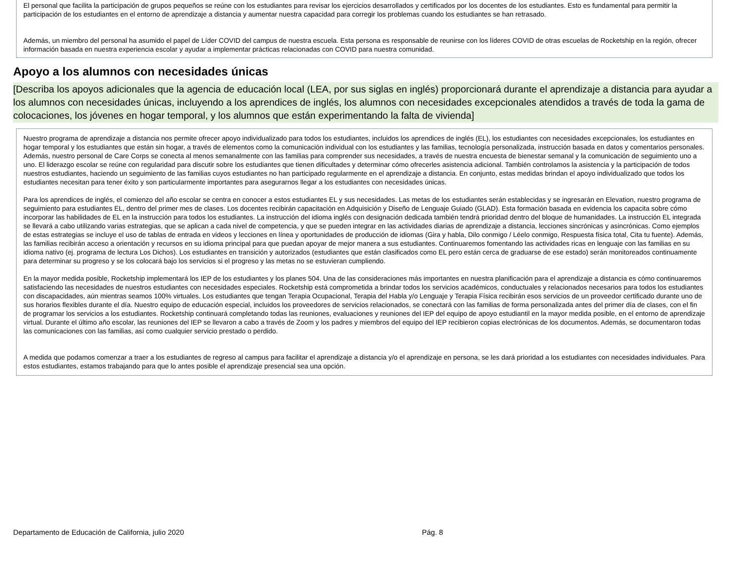El personal que facilita la participación de grupos pequeños se reúne con los estudiantes para revisar los ejercicios desarrollados y certificados por los docentes de los estudiantes. Esto es fundamental para permitir la participación de los estudiantes en el entorno de aprendizaje a distancia y aumentar nuestra capacidad para corregir los problemas cuando los estudiantes se han retrasado.
Además, un miembro del personal ha asumido el papel de Líder COVID del campus de nuestra escuela. Esta persona es responsable de reunirse con los líderes COVID de otras escuelas de Rocketship en la región, ofrecer información basada en nuestra experiencia escolar y ayudar a implementar prácticas relacionadas con COVID para nuestra comunidad.
Apoyo a los alumnos con necesidades únicas
[Describa los apoyos adicionales que la agencia de educación local (LEA, por sus siglas en inglés) proporcionará durante el aprendizaje a distancia para ayudar a los alumnos con necesidades únicas, incluyendo a los aprendices de inglés, los alumnos con necesidades excepcionales atendidos a través de toda la gama de colocaciones, los jóvenes en hogar temporal, y los alumnos que están experimentando la falta de vivienda]
Nuestro programa de aprendizaje a distancia nos permite ofrecer apoyo individualizado para todos los estudiantes, incluidos los aprendices de inglés (EL), los estudiantes con necesidades excepcionales, los estudiantes en hogar temporal y los estudiantes que están sin hogar, a través de elementos como la comunicación individual con los estudiantes y las familias, tecnología personalizada, instrucción basada en datos y comentarios personales. Además, nuestro personal de Care Corps se conecta al menos semanalmente con las familias para comprender sus necesidades, a través de nuestra encuesta de bienestar semanal y la comunicación de seguimiento uno a uno. El liderazgo escolar se reúne con regularidad para discutir sobre los estudiantes que tienen dificultades y determinar cómo ofrecerles asistencia adicional. También controlamos la asistencia y la participación de todos nuestros estudiantes, haciendo un seguimiento de las familias cuyos estudiantes no han participado regularmente en el aprendizaje a distancia. En conjunto, estas medidas brindan el apoyo individualizado que todos los estudiantes necesitan para tener éxito y son particularmente importantes para asegurarnos llegar a los estudiantes con necesidades únicas.
Para los aprendices de inglés, el comienzo del año escolar se centra en conocer a estos estudiantes EL y sus necesidades. Las metas de los estudiantes serán establecidas y se ingresarán en Elevation, nuestro programa de seguimiento para estudiantes EL, dentro del primer mes de clases. Los docentes recibirán capacitación en Adquisición y Diseño de Lenguaje Guiado (GLAD). Esta formación basada en evidencia los capacita sobre cómo incorporar las habilidades de EL en la instrucción para todos los estudiantes. La instrucción del idioma inglés con designación dedicada también tendrá prioridad dentro del bloque de humanidades. La instrucción EL integrada se llevará a cabo utilizando varias estrategias, que se aplican a cada nivel de competencia, y que se pueden integrar en las actividades diarias de aprendizaje a distancia, lecciones sincrónicas y asincrónicas. Como ejemplos de estas estrategias se incluye el uso de tablas de entrada en videos y lecciones en línea y oportunidades de producción de idiomas (Gira y habla, Dilo conmigo / Léelo conmigo, Respuesta física total, Cita tu fuente). Además, las familias recibirán acceso a orientación y recursos en su idioma principal para que puedan apoyar de mejor manera a sus estudiantes. Continuaremos fomentando las actividades ricas en lenguaje con las familias en su idioma nativo (ej. programa de lectura Los Dichos). Los estudiantes en transición y autorizados (estudiantes que están clasificados como EL pero están cerca de graduarse de ese estado) serán monitoreados continuamente para determinar su progreso y se los colocará bajo los servicios si el progreso y las metas no se estuvieran cumpliendo.
En la mayor medida posible, Rocketship implementará los IEP de los estudiantes y los planes 504. Una de las consideraciones más importantes en nuestra planificación para el aprendizaje a distancia es cómo continuaremos satisfaciendo las necesidades de nuestros estudiantes con necesidades especiales. Rocketship está comprometida a brindar todos los servicios académicos, conductuales y relacionados necesarios para todos los estudiantes con discapacidades, aún mientras seamos 100% virtuales. Los estudiantes que tengan Terapia Ocupacional, Terapia del Habla y/o Lenguaje y Terapia Física recibirán esos servicios de un proveedor certificado durante uno de sus horarios flexibles durante el día. Nuestro equipo de educación especial, incluidos los proveedores de servicios relacionados, se conectará con las familias de forma personalizada antes del primer día de clases, con el fin de programar los servicios a los estudiantes. Rocketship continuará completando todas las reuniones, evaluaciones y reuniones del IEP del equipo de apoyo estudiantil en la mayor medida posible, en el entorno de aprendizaje virtual. Durante el último año escolar, las reuniones del IEP se llevaron a cabo a través de Zoom y los padres y miembros del equipo del IEP recibieron copias electrónicas de los documentos. Además, se documentaron todas las comunicaciones con las familias, así como cualquier servicio prestado o perdido.
A medida que podamos comenzar a traer a los estudiantes de regreso al campus para facilitar el aprendizaje a distancia y/o el aprendizaje en persona, se les dará prioridad a los estudiantes con necesidades individuales. Para estos estudiantes, estamos trabajando para que lo antes posible el aprendizaje presencial sea una opción.
Departamento de Educación de California, julio 2020 Pág. 8